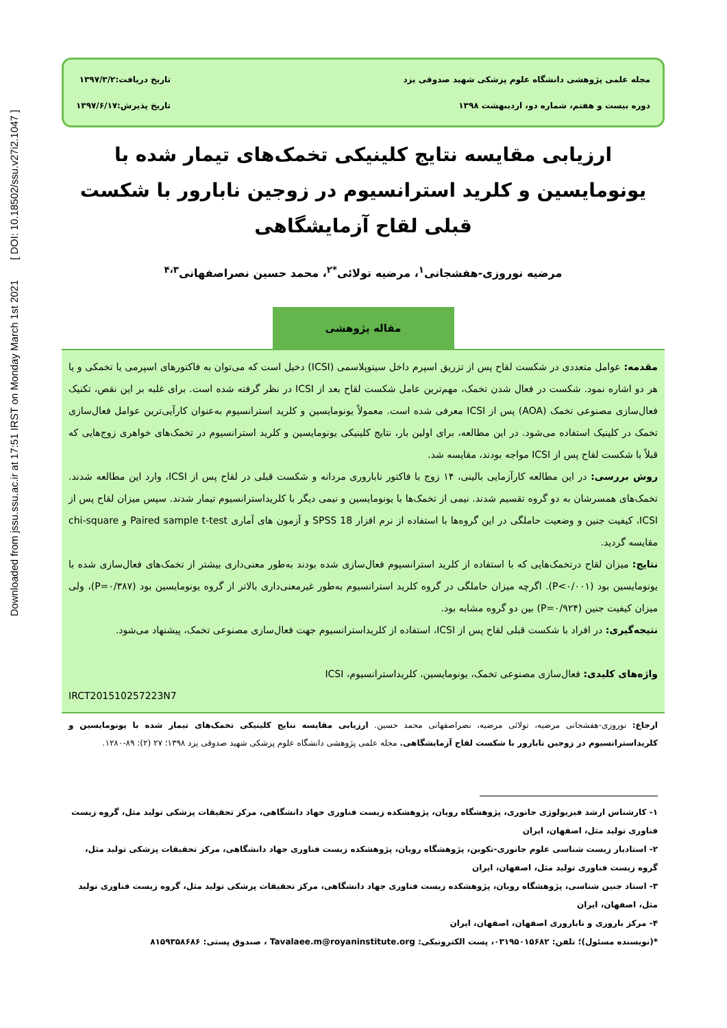Downloaded from jssu.ssu.ac.ir at 17:51 IRST on Monday March 1st 2021 [ DOI: 10.18502/ssu.v27i2.1047 ]
مجله علمی پژوهشی دانشگاه علوم پزشکی شهید صدوقی یزد
دوره بیست و هفتم، شماره دو، اردیبهشت ۱۳۹۸
تاریخ دریافت:۱۳۹۷/۳/۲
تاریخ پذیرش:۱۳۹۷/۶/۱۷
ارزیابی مقایسه نتایج کلینیکی تخمک‌های تیمار شده با یونومایسین و کلرید استرانسیوم در زوجین نابارور با شکست قبلی لقاح آزمایشگاهی
مرضیه نوروزی-هفشجانی<sup>۱</sup>، مرضیه تولائی<sup>*۲</sup>، محمد حسین نصراصفهانی<sup>۴،۳</sup>
مقاله پژوهشی
مقدمه: عوامل متعددی در شکست لقاح پس از تزریق اسپرم داخل سیتوپلاسمی (ICSI) دخیل است که می‌توان به فاکتورهای اسپرمی یا تخمکی و یا هر دو اشاره نمود. شکست در فعال شدن تخمک، مهم‌ترین عامل شکست لقاح بعد از ICSI در نظر گرفته شده است. برای غلبه بر این نقص، تکنیک فعال‌سازی مصنوعی تخمک (AOA) پس از ICSI معرفی شده است. معمولاً یونومایسین و کلرید استرانسیوم به‌عنوان کارآیی‌ترین عوامل فعال‌سازی تخمک در کلینیک استفاده می‌شود. در این مطالعه، برای اولین بار، نتایج کلینیکی یونومایسین و کلرید استرانسیوم در تخمک‌های خواهری زوج‌هایی که قبلاً با شکست لقاح پس از ICSI مواجه بودند، مقایسه شد.
روش بررسی: در این مطالعه کارآزمایی بالینی، ۱۴ زوج با فاکتور ناباروری مردانه و شکست قبلی در لقاح پس از ICSI، وارد این مطالعه شدند. تخمک‌های همسرشان به دو گروه تقسیم شدند. نیمی از تخمک‌ها با یونومایسین و نیمی دیگر با کلریداسترانسیوم تیمار شدند. سپس میزان لقاح پس از ICSI، کیفیت جنین و وضعیت حاملگی در این گروه‌ها با استفاده از نرم افزار SPSS 18 و آزمون های آماری Paired sample t-test و chi-square مقایسه گردید.
نتایج: میزان لقاح درتخمک‌هایی که با استفاده از کلرید استرانسیوم فعال‌سازی شده بودند به‌طور معنی‌داری بیشتر از تخمک‌های فعال‌سازی شده با یونومایسین بود (P<۰/۰۰۱). اگرچه میزان حاملگی در گروه کلرید استرانسیوم به‌طور غیرمعنی‌داری بالاتر از گروه یونومایسین بود (P=۰/۳۸۷)، ولی میزان کیفیت جنین (P=۰/۹۲۴) بین دو گروه مشابه بود.
نتیجه‌گیری: در افراد با شکست قبلی لقاح پس از ICSI، استفاده از کلریداسترانسیوم جهت فعال‌سازی مصنوعی تخمک، پیشنهاد می‌شود.
واژه‌های کلیدی: فعال‌سازی مصنوعی تخمک، یونومایسین، کلریداسترانسیوم، ICSI
IRCT201510257223N7
ارجاع: نوروزی-هفشجانی مرضیه، تولائی مرضیه، نصراصفهانی محمد حسین. ارزیابی مقایسه نتایج کلینیکی تخمک‌های تیمار شده با یونومایسین و کلریداسترانسیوم در زوجین نابارور با شکست لقاح آزمایشگاهی. مجله علمی پژوهشی دانشگاه علوم پزشکی شهید صدوقی یزد ۱۳۹۸؛ ۲۷ (۲): ۸۹-۱۲۸۰.
۱- کارشناس ارشد فیزیولوژی جانوری، پژوهشگاه رویان، پژوهشکده زیست فناوری جهاد دانشگاهی، مرکز تحقیقات پزشکی تولید مثل، گروه زیست فناوری تولید مثل، اصفهان، ایران
۲- استادیار زیست شناسی علوم جانوری-تکوین، پژوهشگاه رویان، پژوهشکده زیست فناوری جهاد دانشگاهی، مرکز تحقیقات پزشکی تولید مثل، گروه زیست فناوری تولید مثل، اصفهان، ایران
۳- استاد جنین شناسی، پژوهشگاه رویان، پژوهشکده زیست فناوری جهاد دانشگاهی، مرکز تحقیقات پزشکی تولید مثل، گروه زیست فناوری تولید مثل، اصفهان، ایران
۴- مرکز باروری و ناباروری اصفهان، اصفهان، ایران
*(نویسنده مسئول)؛ تلفن: ۰۳۱۹۵۰۱۵۶۸۲، پست الکترونیکی: Tavalaee.m@royaninstitute.org ، صندوق پستی: ۸۱۵۹۳۵۸۶۸۶